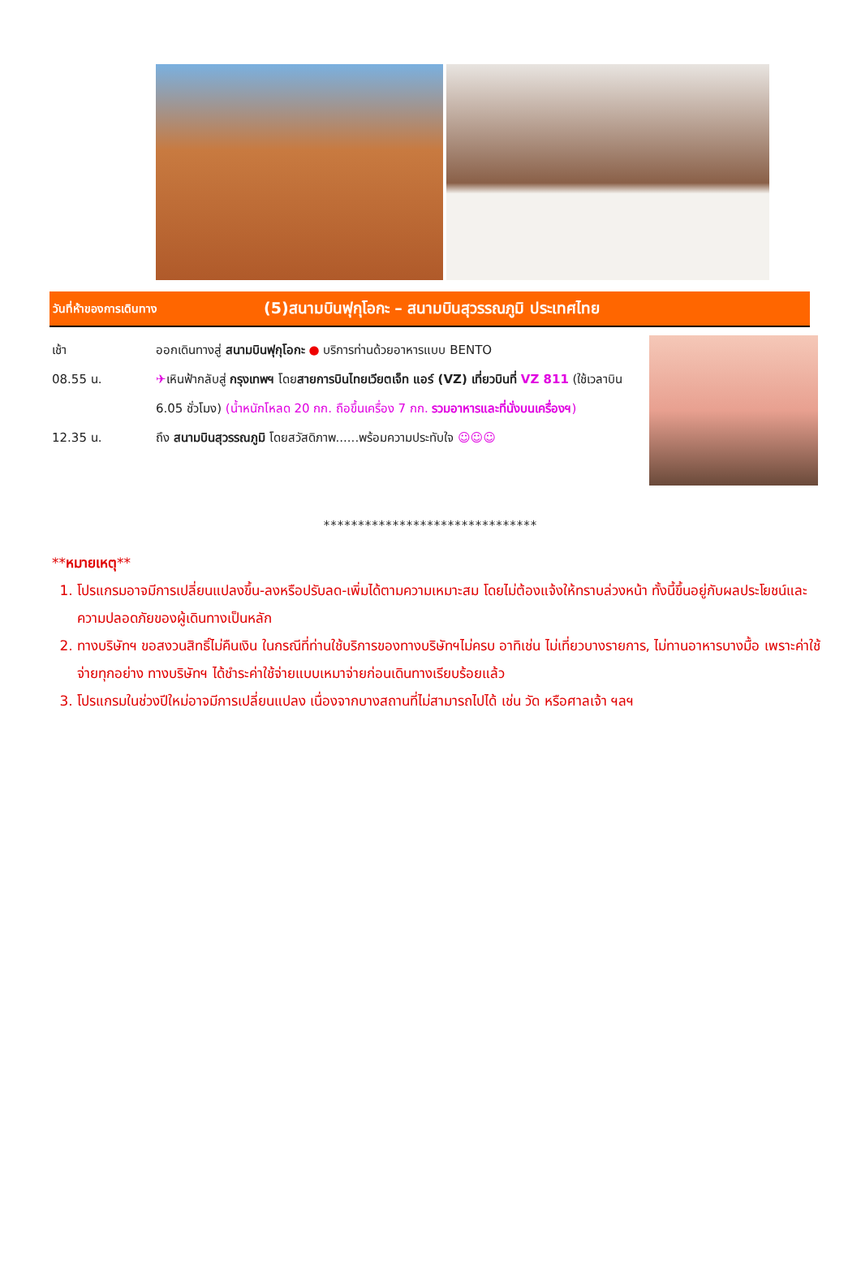วันที่ห้าของการเดินทาง
(5)สนามบินฟุกุโอกะ – สนามบินสุวรรณภูมิ ประเทศไทย
เช้า ออกเดินทางสู่ สนามบินฟุกุโอกะ ● บริการท่านด้วยอาหารแบบ BENTO
08.55 น. ✈เหินฟ้ากลับสู่ กรุงเทพฯ โดยสายการบินไทยเวียตเจ็ท แอร์ (VZ) เที่ยวบินที่ VZ 811 (ใช้เวลาบิน 6.05 ชั่วโมง) (น้ำหนักโหลด 20 กก. ถือขึ้นเครื่อง 7 กก. รวมอาหารและที่นั่งบนเครื่องฯ)
12.35 น. ถึง สนามบินสุวรรณภูมิ โดยสวัสดิภาพ......พร้อมความประทับใจ ☺☺☺
*******************************
**หมายเหตุ**
1. โปรแกรมอาจมีการเปลี่ยนแปลงขึ้น-ลงหรือปรับลด-เพิ่มได้ตามความเหมาะสม โดยไม่ต้องแจ้งให้ทราบล่วงหน้า ทั้งนี้ขึ้นอยู่กับผลประโยชน์และความปลอดภัยของผู้เดินทางเป็นหลัก
2. ทางบริษัทฯ ขอสงวนสิทธิ์ไม่คืนเงิน ในกรณีที่ท่านใช้บริการของทางบริษัทฯไม่ครบ อาทิเช่น ไม่เที่ยวบางรายการ, ไม่ทานอาหารบางมื้อ เพราะค่าใช้จ่ายทุกอย่าง ทางบริษัทฯ ได้ชำระค่าใช้จ่ายแบบเหมาจ่ายก่อนเดินทางเรียบร้อยแล้ว
3. โปรแกรมในช่วงปีใหม่อาจมีการเปลี่ยนแปลง เนื่องจากบางสถานที่ไม่สามารถไปได้ เช่น วัด หรือศาลเจ้า ฯลฯ